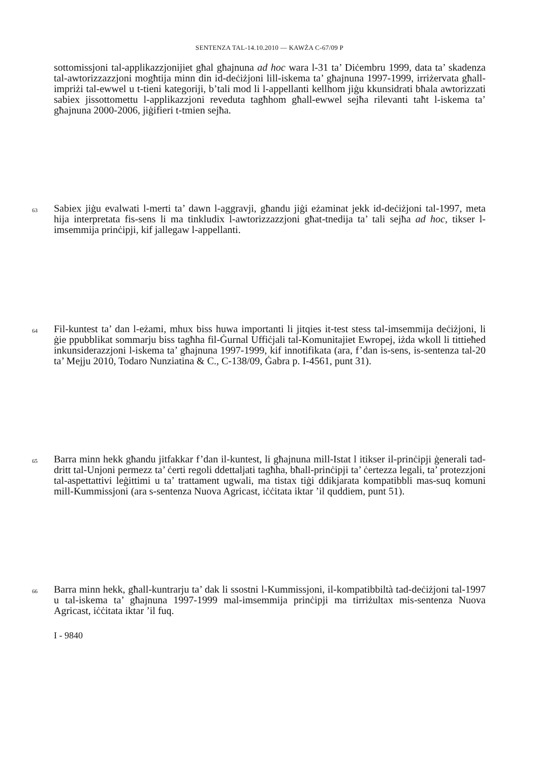SENTENZA TAL-14.10.2010 — KAWŻA C-67/09 P
sottomissjoni tal-applikazzjonijiet għal għajnuna ad hoc wara l-31 ta’ Diċembru 1999, data ta’ skadenza tal-awtorizzazzjoni mogħtija minn din id-deċiżjoni lill-iskema ta’ għajnuna 1997-1999, irriżervata għall-impriżi tal-ewwel u t-tieni kategoriji, b’tali mod li l-appellanti kellhom jiġu kkunsidrati bħala awtorizzati sabiex jissottomettu l-applikazzjoni reveduta tagħhom għall-ewwel sejħa rilevanti taħt l-iskema ta’ għajnuna 2000-2006, jiġifieri t-tmien sejħa.
63 Sabiex jiġu evalwati l-merti ta’ dawn l-aggravji, għandu jiġi eżaminat jekk id-deċiżjoni tal-1997, meta hija interpretata fis-sens li ma tinkludix l-awtorizzazzjoni għat-tnedija ta’ tali sejħa ad hoc, tikser l-imsemmija prinċipji, kif jallegaw l-appellanti.
64 Fil-kuntest ta’ dan l-eżami, mhux biss huwa importanti li jitqies it-test stess tal-imsemmija deċiżjoni, li ġie ppubblikat sommarju biss tagħha fil-Ġurnal Uffiċjali tal-Komunitajiet Ewropej, iżda wkoll li tittieħed inkunsiderazzjoni l-iskema ta’ għajnuna 1997-1999, kif innotifikata (ara, f’dan is-sens, is-sentenza tal-20 ta’ Mejju 2010, Todaro Nunziatina & C., C-138/09, Ġabra p. I-4561, punt 31).
65 Barra minn hekk għandu jitfakkar f’dan il-kuntest, li għajnuna mill-Istat l itikser il-prinċipji ġenerali tad-dritt tal-Unjoni permezz ta’ ċerti regoli ddettaljati tagħha, bħall-prinċipji ta’ ċertezza legali, ta’ protezzjoni tal-aspettattivi leġittimi u ta’ trattament ugwali, ma tistax tiġi ddikjarata kompatibbli mas-suq komuni mill-Kummissjoni (ara s-sentenza Nuova Agricast, iċċitata iktar ’il quddiem, punt 51).
66 Barra minn hekk, għall-kuntrarju ta’ dak li ssostni l-Kummissjoni, il-kompatibbiltà tad-deċiżjoni tal-1997 u tal-iskema ta’ għajnuna 1997-1999 mal-imsemmija prinċipji ma tirriżultax mis-sentenza Nuova Agricast, iċċitata iktar ’il fuq.
I - 9840